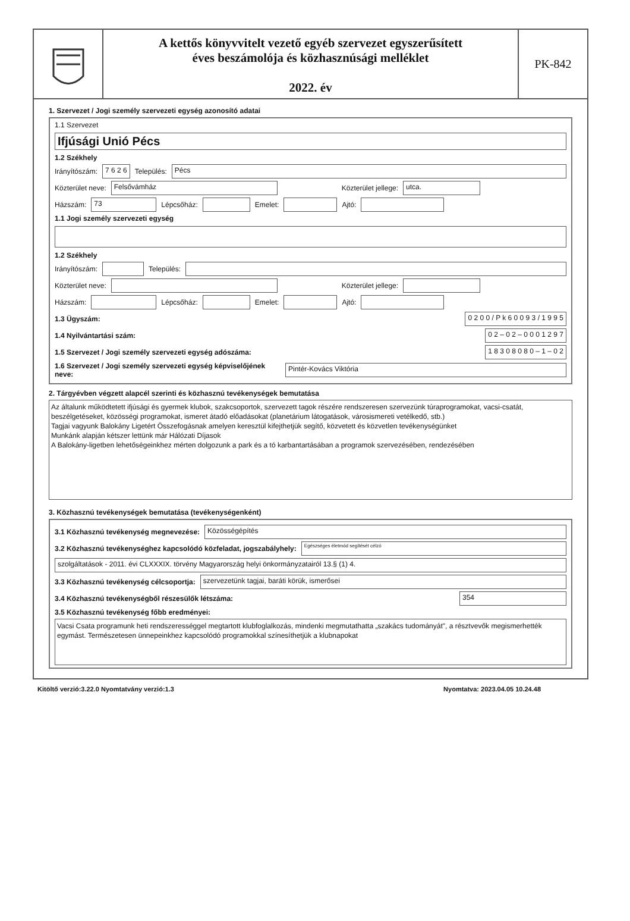A kettős könyvvitelt vezető egyéb szervezet egyszerűsített
éves beszámolója és közhasznúsági melléklet
2022. év
PK-842
1. Szervezet / Jogi személy szervezeti egység azonosító adatai
1.1 Szervezet
Ifjúsági Unió Pécs
1.2 Székhely
Irányítószám: 7 6 2 6 Település: Pécs
Közterület neve: Felsővámház Közterület jellege: utca.
Házszám: 73 Lépcsőház: Emelet: Ajtó:
1.1 Jogi személy szervezeti egység
1.2 Székhely
Irányítószám: Település:
Közterület neve: Közterület jellege:
Házszám: Lépcsőház: Emelet: Ajtó:
1.3 Ügyszám: 0 2 0 0 / P k 6 0 0 9 3 / 1 9 9 5
1.4 Nyilvántartási szám: 0 2 – 0 2 – 0 0 0 1 2 9 7
1.5 Szervezet / Jogi személy szervezeti egység adószáma: 1 8 3 0 8 0 8 0 – 1 – 0 2
1.6 Szervezet / Jogi személy szervezeti egység képviselőjének neve: Pintér-Kovács Viktória
2. Tárgyévben végzett alapcél szerinti és közhasznú tevékenységek bemutatása
Az általunk működtetett ifjúsági és gyermek klubok, szakcsoportok, szervezett tagok részére rendszeresen szervezünk túraprogramokat, vacsi-csatát, beszélgetéseket, közösségi programokat, ismeret átadó előadásokat (planetárium látogatások, városismereti vetélkedő, stb.)
Tagjai vagyunk Balokány Ligetért Összefogásnak amelyen keresztül kifejthetjük segítő, közvetett és közvetlen tevékenységünket
Munkánk alapján kétszer lettünk már Hálózati Díjasok
A Balokány-ligetben lehetőségeinkhez mérten dolgozunk a park és a tó karbantartásában a programok szervezésében, rendezésében
3. Közhasznú tevékenységek bemutatása (tevékenységenként)
3.1 Közhasznú tevékenység megnevezése: Közösségépítés
3.2 Közhasznú tevékenységhez kapcsolódó közfeladat, jogszabályhely: Egészséges életmód segítését célzó
szolgáltatások - 2011. évi CLXXXIX. törvény Magyarország helyi önkormányzatairól 13.§ (1) 4.
3.3 Közhasznú tevékenység célcsoportja: szervezetünk tagjai, baráti körük, ismerősei
3.4 Közhasznú tevékenységből részesülők létszáma: 354
3.5 Közhasznú tevékenység főbb eredményei:
Vacsi Csata programunk heti rendszerességgel megtartott klubfoglalkozás, mindenki megmutathatta „szakács tudományát", a résztvevők megismerhették egymást. Természetesen ünnepeinkhez kapcsolódó programokkal színesíthetjük a klubnapokat
Kitöltő verzió:3.22.0 Nyomtatvány verzió:1.3 Nyomtatva: 2023.04.05 10.24.48